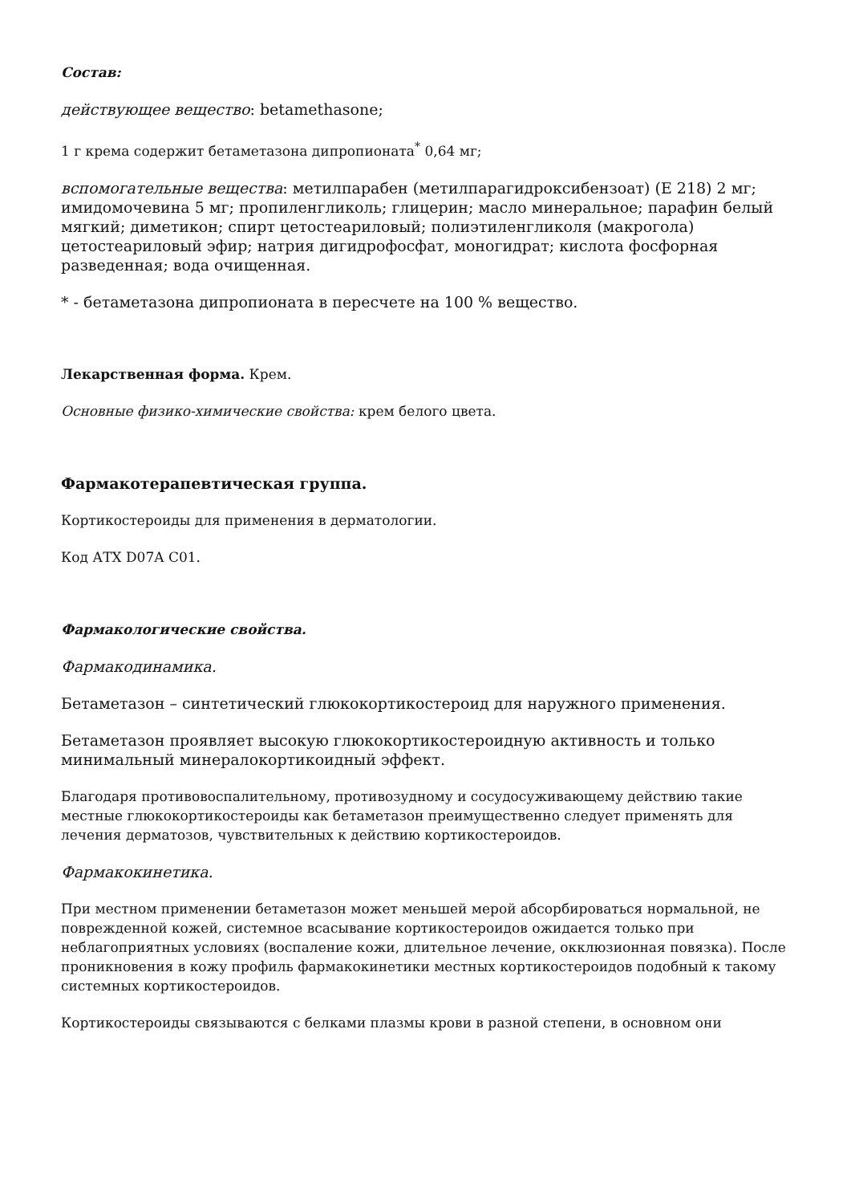Состав:
действующее вещество: betamethasone;
1 г крема содержит бетаметазона дипропионата<sup>*</sup> 0,64 мг;
вспомогательные вещества: метилпарабен (метилпарагидроксибензоат) (Е 218) 2 мг; имидомочевина 5 мг; пропиленгликоль; глицерин; масло минеральное; парафин белый мягкий; диметикон; спирт цетостеариловый; полиэтиленгликоля (макрогола) цетостеариловый эфир; натрия дигидрофосфат, моногидрат; кислота фосфорная разведенная; вода очищенная.
* - бетаметазона дипропионата в пересчете на 100 % вещество.
Лекарственная форма. Крем.
Основные физико-химические свойства: крем белого цвета.
Фармакотерапевтическая группа.
Кортикостероиды для применения в дерматологии.
Код АТХ D07A C01.
Фармакологические свойства.
Фармакодинамика.
Бетаметазон – синтетический глюкокортикостероид для наружного применения.
Бетаметазон проявляет высокую глюкокортикостероидную активность и только минимальный минералокортикоидный эффект.
Благодаря противовоспалительному, противозудному и сосудосуживающему действию такие местные глюкокортикостероиды как бетаметазон преимущественно следует применять для лечения дерматозов, чувствительных к действию кортикостероидов.
Фармакокинетика.
При местном применении бетаметазон может меньшей мерой абсорбироваться нормальной, не поврежденной кожей, системное всасывание кортикостероидов ожидается только при неблагоприятных условиях (воспаление кожи, длительное лечение, окклюзионная повязка). После проникновения в кожу профиль фармакокинетики местных кортикостероидов подобный к такому системных кортикостероидов.
Кортикостероиды связываются с белками плазмы крови в разной степени, в основном они